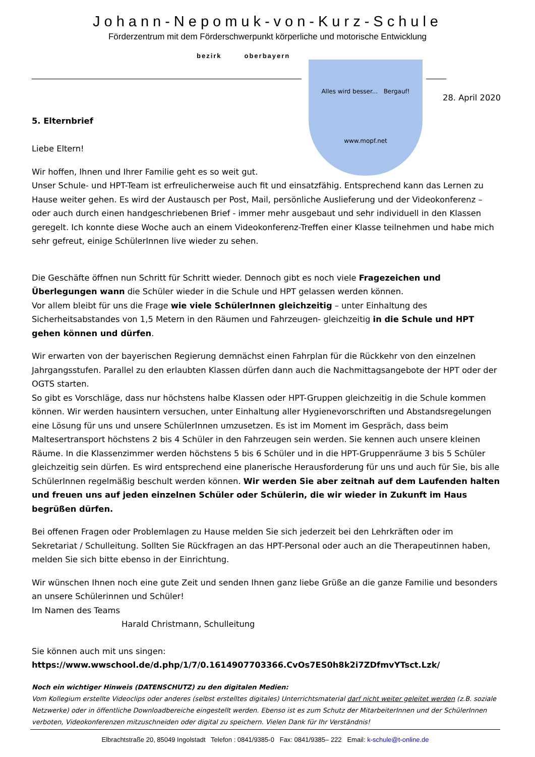Johann-Nepomuk-von-Kurz-Schule
Förderzentrum mit dem Förderschwerpunkt körperliche und motorische Entwicklung
bezirk oberbayern
Alles wird besser... Bergauf!
www.mopf.net
28. April 2020
5. Elternbrief
Liebe Eltern!
Wir hoffen, Ihnen und Ihrer Familie geht es so weit gut.
Unser Schule- und HPT-Team ist erfreulicherweise auch fit und einsatzfähig. Entsprechend kann das Lernen zu Hause weiter gehen. Es wird der Austausch per Post, Mail, persönliche Auslieferung und der Videokonferenz – oder auch durch einen handgeschriebenen Brief - immer mehr ausgebaut und sehr individuell in den Klassen geregelt. Ich konnte diese Woche auch an einem Videokonferenz-Treffen einer Klasse teilnehmen und habe mich sehr gefreut, einige SchülerInnen live wieder zu sehen.
Die Geschäfte öffnen nun Schritt für Schritt wieder. Dennoch gibt es noch viele Fragezeichen und Überlegungen wann die Schüler wieder in die Schule und HPT gelassen werden können.
Vor allem bleibt für uns die Frage wie viele SchülerInnen gleichzeitig – unter Einhaltung des Sicherheitsabstandes von 1,5 Metern in den Räumen und Fahrzeugen- gleichzeitig in die Schule und HPT gehen können und dürfen.
Wir erwarten von der bayerischen Regierung demnächst einen Fahrplan für die Rückkehr von den einzelnen Jahrgangsstufen. Parallel zu den erlaubten Klassen dürfen dann auch die Nachmittagsangebote der HPT oder der OGTS starten.
So gibt es Vorschläge, dass nur höchstens halbe Klassen oder HPT-Gruppen gleichzeitig in die Schule kommen können. Wir werden hausintern versuchen, unter Einhaltung aller Hygienevorschriften und Abstandsregelungen eine Lösung für uns und unsere SchülerInnen umzusetzen. Es ist im Moment im Gespräch, dass beim Maltesertransport höchstens 2 bis 4 Schüler in den Fahrzeugen sein werden. Sie kennen auch unsere kleinen Räume. In die Klassenzimmer werden höchstens 5 bis 6 Schüler und in die HPT-Gruppenräume 3 bis 5 Schüler gleichzeitig sein dürfen. Es wird entsprechend eine planerische Herausforderung für uns und auch für Sie, bis alle SchülerInnen regelmäßig beschult werden können. Wir werden Sie aber zeitnah auf dem Laufenden halten und freuen uns auf jeden einzelnen Schüler oder Schülerin, die wir wieder in Zukunft im Haus begrüßen dürfen.
Bei offenen Fragen oder Problemlagen zu Hause melden Sie sich jederzeit bei den Lehrkräften oder im Sekretariat / Schulleitung. Sollten Sie Rückfragen an das HPT-Personal oder auch an die Therapeutinnen haben, melden Sie sich bitte ebenso in der Einrichtung.
Wir wünschen Ihnen noch eine gute Zeit und senden Ihnen ganz liebe Grüße an die ganze Familie und besonders an unsere Schülerinnen und Schüler!
Im Namen des Teams
Harald Christmann, Schulleitung
Sie können auch mit uns singen:
https://www.wwschool.de/d.php/1/7/0.1614907703366.CvOs7ES0h8k2i7ZDfmvYTsct.Lzk/
Noch ein wichtiger Hinweis (DATENSCHUTZ) zu den digitalen Medien:
Vom Kollegium erstellte Videoclips oder anderes (selbst erstelltes digitales) Unterrichtsmaterial darf nicht weiter geleitet werden (z.B. soziale Netzwerke) oder in öffentliche Downloadbereiche eingestellt werden. Ebenso ist es zum Schutz der MitarbeiterInnen und der SchülerInnen verboten, Videokonferenzen mitzuschneiden oder digital zu speichern. Vielen Dank für Ihr Verständnis!
Elbrachtstraße 20, 85049 Ingolstadt Telefon : 0841/9385-0 Fax: 0841/9385– 222 Email: k-schule@t-online.de